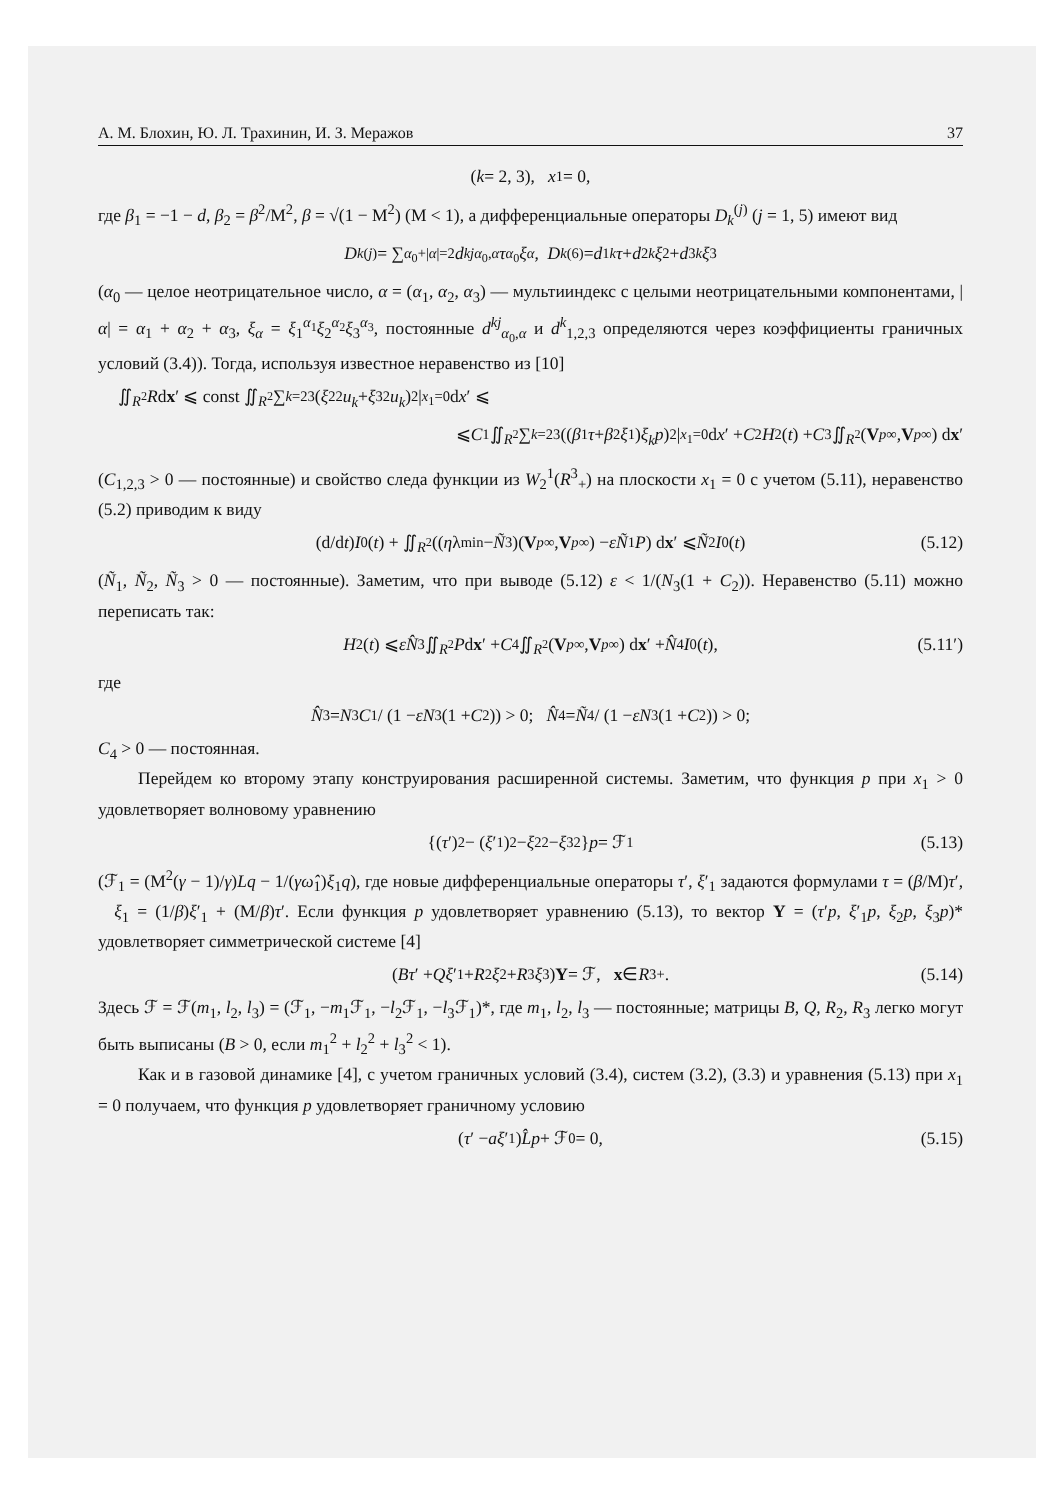А. М. Блохин, Ю. Л. Трахинин, И. З. Меражов 37
(k = 2, 3), x<sub>1</sub> = 0,
где β<sub>1</sub> = −1 − d, β<sub>2</sub> = β<sup>2</sup>/M<sup>2</sup>, β = √(1 − M<sup>2</sup>) (M < 1), а дифференциальные операторы D<sub>k</sub><sup>(j)</sup> (j = 1, 5) имеют вид
D<sub>k</sub><sup>(j)</sup> = ∑<sub>α<sub>0</sub>+|α|=2</sub> d<sup>kj</sup><sub>α<sub>0</sub>,α</sub> τ<sup>α<sub>0</sub></sup> ξ<sup>α</sup>, D<sub>k</sub><sup>(6)</sup> = d<sub>1</sub><sup>k</sup> τ + d<sub>2</sub><sup>k</sup> ξ<sub>2</sub> + d<sub>3</sub><sup>k</sup> ξ<sub>3</sub>
(α<sub>0</sub> — целое неотрицательное число, α = (α<sub>1</sub>, α<sub>2</sub>, α<sub>3</sub>) — мультииндекс с целыми неотрицательными компонентами, |α| = α<sub>1</sub> + α<sub>2</sub> + α<sub>3</sub>, ξ<sub>α</sub> = ξ<sub>1</sub><sup>α<sub>1</sub></sup>ξ<sub>2</sub><sup>α<sub>2</sub></sup>ξ<sub>3</sub><sup>α<sub>3</sub></sup>, постоянные d<sup>kj</sup><sub>α<sub>0</sub>,α</sub> и d<sup>k</sup><sub>1,2,3</sub> определяются через коэффициенты граничных условий (3.4)). Тогда, используя известное неравенство из [10]
∬<sub>R<sup>2</sup></sub> R d x ′ ⩽ const ∬<sub>R<sup>2</sup></sub> ∑<sub>k=2</sub><sup>3</sup>(ξ<sub>2</sub><sup>2</sup> u<sub>k</sub> + ξ<sub>3</sub><sup>2</sup> u<sub>k</sub>)<sup>2</sup>|<sub>x<sub>1</sub>=0</sub> d x ′ ⩽
⩽ C<sub>1</sub> ∬<sub>R<sup>2</sup></sub> ∑<sub>k=2</sub><sup>3</sup>((β<sub>1</sub> τ + β<sub>2</sub> ξ<sub>1</sub>) ξ<sub>k</sub>p)<sup>2</sup>|<sub>x<sub>1</sub>=0</sub> d x ′ + C<sub>2</sub> H<sub>2</sub>(t) + C<sub>3</sub> ∬<sub>R<sup>2</sup></sub>(V<sub>p∞</sub>, V<sub>p∞</sub>) d x ′
(C<sub>1,2,3</sub> > 0 — постоянные) и свойство следа функции из W<sub>2</sub><sup>1</sup>(R<sup>3</sup><sub>+</sub>) на плоскости x<sub>1</sub> = 0 с учетом (5.11), неравенство (5.2) приводим к виду
(d/d t) I<sub>0</sub>(t) + ∬<sub>R<sup>2</sup></sub>((η λ<sub>min</sub> − Ñ<sub>3</sub>)(V<sub>p∞</sub>, V<sub>p∞</sub>) − εÑ<sub>1</sub> P) d x ′ ⩽ Ñ<sub>2</sub> I<sub>0</sub>(t) (5.12)
(Ñ<sub>1</sub>, Ñ<sub>2</sub>, Ñ<sub>3</sub> > 0 — постоянные). Заметим, что при выводе (5.12) ε < 1/(N<sub>3</sub>(1 + C<sub>2</sub>)). Неравенство (5.11) можно переписать так:
H<sub>2</sub>(t) ⩽ εN̂<sub>3</sub> ∬<sub>R<sup>2</sup></sub> P d x ′ + C<sub>4</sub> ∬<sub>R<sup>2</sup></sub>(V<sub>p∞</sub>, V<sub>p∞</sub>) d x ′ + N̂<sub>4</sub> I<sub>0</sub>(t), (5.11′)
где
N̂<sub>3</sub> = N<sub>3</sub> C<sub>1</sub> / (1 − εN<sub>3</sub>(1 + C<sub>2</sub>)) > 0; N̂<sub>4</sub> = Ñ<sub>4</sub> / (1 − εN<sub>3</sub>(1 + C<sub>2</sub>)) > 0;
C<sub>4</sub> > 0 — постоянная.
Перейдем ко второму этапу конструирования расширенной системы. Заметим, что функция p при x<sub>1</sub> > 0 удовлетворяет волновому уравнению
{(τ ′)<sup>2</sup> − (ξ ′<sub>1</sub>)<sup>2</sup> − ξ<sub>2</sub><sup>2</sup> − ξ<sub>3</sub><sup>2</sup>} p = ℱ<sub>1</sub> (5.13)
(ℱ<sub>1</sub> = (M<sup>2</sup>(γ − 1)/γ)Lq − 1/(γω̂<sub>1</sub>)ξ<sub>1</sub>q), где новые дифференциальные операторы τ′, ξ′<sub>1</sub> задаются формулами τ = (β/M)τ′, ξ<sub>1</sub> = (1/β)ξ′<sub>1</sub> + (M/β)τ′. Если функция p удовлетворяет уравнению (5.13), то вектор Y = (τ′p, ξ′<sub>1</sub>p, ξ<sub>2</sub>p, ξ<sub>3</sub>p)* удовлетворяет симметрической системе [4]
(Bτ ′ + Qξ ′<sub>1</sub> + R<sub>2</sub> ξ<sub>2</sub> + R<sub>3</sub> ξ<sub>3</sub>) Y = ℱ, x ∈ R<sup>3</sup><sub>+</sub>. (5.14)
Здесь ℱ = ℱ(m<sub>1</sub>, l<sub>2</sub>, l<sub>3</sub>) = (ℱ<sub>1</sub>, −m<sub>1</sub>ℱ<sub>1</sub>, −l<sub>2</sub>ℱ<sub>1</sub>, −l<sub>3</sub>ℱ<sub>1</sub>)*, где m<sub>1</sub>, l<sub>2</sub>, l<sub>3</sub> — постоянные; матрицы B, Q, R<sub>2</sub>, R<sub>3</sub> легко могут быть выписаны (B > 0, если m<sub>1</sub><sup>2</sup> + l<sub>2</sub><sup>2</sup> + l<sub>3</sub><sup>2</sup> < 1).
Как и в газовой динамике [4], с учетом граничных условий (3.4), систем (3.2), (3.3) и уравнения (5.13) при x<sub>1</sub> = 0 получаем, что функция p удовлетворяет граничному условию
(τ ′ − aξ ′<sub>1</sub>) L̂p + ℱ<sub>0</sub> = 0, (5.15)